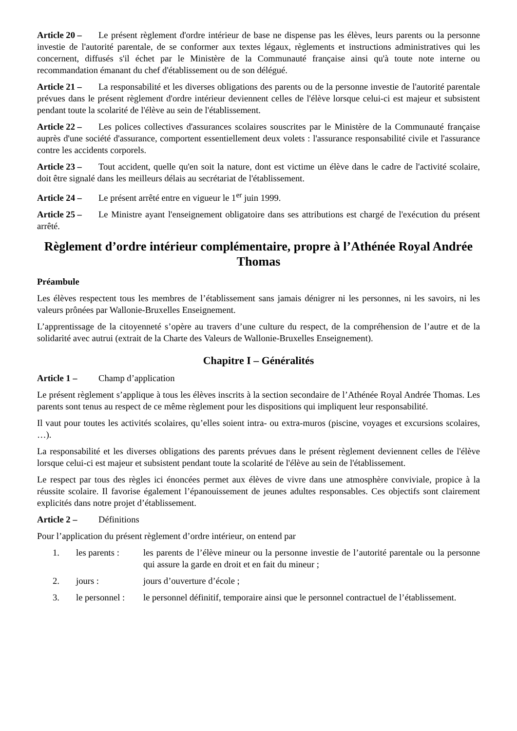Article 20 – Le présent règlement d'ordre intérieur de base ne dispense pas les élèves, leurs parents ou la personne investie de l'autorité parentale, de se conformer aux textes légaux, règlements et instructions administratives qui les concernent, diffusés s'il échet par le Ministère de la Communauté française ainsi qu'à toute note interne ou recommandation émanant du chef d'établissement ou de son délégué.
Article 21 – La responsabilité et les diverses obligations des parents ou de la personne investie de l'autorité parentale prévues dans le présent règlement d'ordre intérieur deviennent celles de l'élève lorsque celui-ci est majeur et subsistent pendant toute la scolarité de l'élève au sein de l'établissement.
Article 22 – Les polices collectives d'assurances scolaires souscrites par le Ministère de la Communauté française auprès d'une société d'assurance, comportent essentiellement deux volets : l'assurance responsabilité civile et l'assurance contre les accidents corporels.
Article 23 – Tout accident, quelle qu'en soit la nature, dont est victime un élève dans le cadre de l'activité scolaire, doit être signalé dans les meilleurs délais au secrétariat de l'établissement.
Article 24 – Le présent arrêté entre en vigueur le 1<sup>er</sup> juin 1999.
Article 25 – Le Ministre ayant l'enseignement obligatoire dans ses attributions est chargé de l'exécution du présent arrêté.
Règlement d’ordre intérieur complémentaire, propre à l’Athénée Royal Andrée Thomas
Préambule
Les élèves respectent tous les membres de l’établissement sans jamais dénigrer ni les personnes, ni les savoirs, ni les valeurs prônées par Wallonie-Bruxelles Enseignement.
L’apprentissage de la citoyenneté s’opère au travers d’une culture du respect, de la compréhension de l’autre et de la solidarité avec autrui (extrait de la Charte des Valeurs de Wallonie-Bruxelles Enseignement).
Chapitre I – Généralités
Article 1 – Champ d’application
Le présent règlement s’applique à tous les élèves inscrits à la section secondaire de l’Athénée Royal Andrée Thomas. Les parents sont tenus au respect de ce même règlement pour les dispositions qui impliquent leur responsabilité.
Il vaut pour toutes les activités scolaires, qu’elles soient intra- ou extra-muros (piscine, voyages et excursions scolaires, …).
La responsabilité et les diverses obligations des parents prévues dans le présent règlement deviennent celles de l'élève lorsque celui-ci est majeur et subsistent pendant toute la scolarité de l'élève au sein de l'établissement.
Le respect par tous des règles ici énoncées permet aux élèves de vivre dans une atmosphère conviviale, propice à la réussite scolaire. Il favorise également l’épanouissement de jeunes adultes responsables. Ces objectifs sont clairement explicités dans notre projet d’établissement.
Article 2 – Définitions
Pour l’application du présent règlement d’ordre intérieur, on entend par
1. les parents : les parents de l’élève mineur ou la personne investie de l’autorité parentale ou la personne qui assure la garde en droit et en fait du mineur ;
2. jours : jours d’ouverture d’école ;
3. le personnel : le personnel définitif, temporaire ainsi que le personnel contractuel de l’établissement.